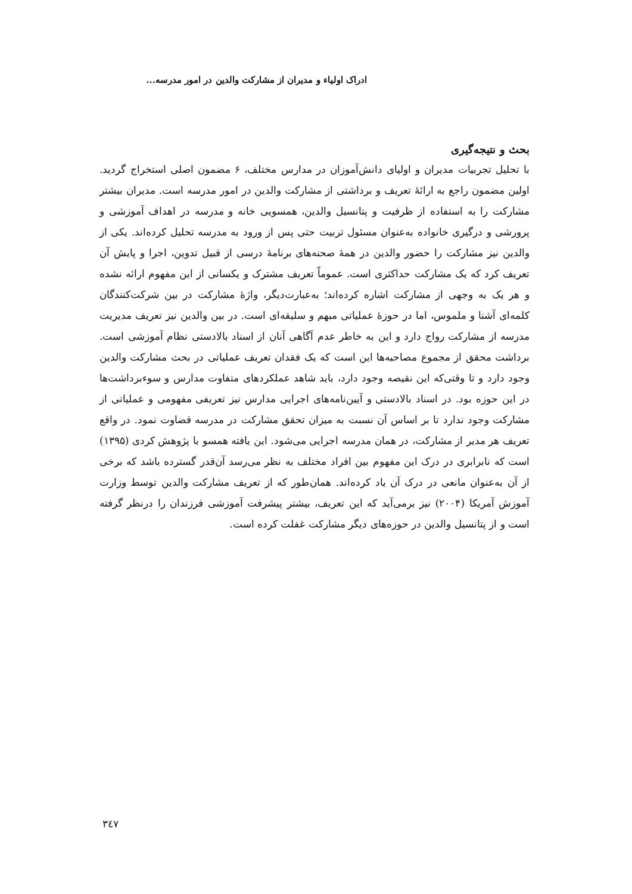ادراک اولیاء و مدیران از مشارکت والدین در امور مدرسه...
بحث و نتیجه‌گیری
با تحلیل تجربیات مدیران و اولیای دانش‌آموزان در مدارس مختلف، ۶ مضمون اصلی استخراج گردید. اولین مضمون راجع به ارائۀ تعریف و برداشتی از مشارکت والدین در امور مدرسه است. مدیران بیشتر مشارکت را به استفاده از ظرفیت و پتانسیل والدین، همسویی خانه و مدرسه در اهداف آموزشی و پرورشی و درگیری خانواده به‌عنوان مسئول تربیت حتی پس از ورود به مدرسه تحلیل کرده‌اند. یکی از والدین نیز مشارکت را حضور والدین در همۀ صحنه‌های برنامۀ درسی از قبیل تدوین، اجرا و پایش آن تعریف کرد که یک مشارکت حداکثری است. عموماً تعریف مشترک و یکسانی از این مفهوم ارائه نشده و هر یک به وجهی از مشارکت اشاره کرده‌اند؛ به‌عبارت‌دیگر، واژۀ مشارکت در بین شرکت‌کنندگان کلمه‌ای آشنا و ملموس، اما در حوزۀ عملیاتی مبهم و سلیقه‌ای است. در بین والدین نیز تعریف مدیریت مدرسه از مشارکت رواج دارد و این به خاطر عدم آگاهی آنان از اسناد بالادستی نظام آموزشی است. برداشت محقق از مجموع مصاحبه‌ها این است که یک فقدان تعریف عملیاتی در بحث مشارکت والدین وجود دارد و تا وقتی‌که این نقیصه وجود دارد، باید شاهد عملکردهای متفاوت مدارس و سوءبرداشت‌ها در این حوزه بود. در اسناد بالادستی و آیین‌نامه‌های اجرایی مدارس نیز تعریفی مفهومی و عملیاتی از مشارکت وجود ندارد تا بر اساس آن نسبت به میزان تحقق مشارکت در مدرسه قضاوت نمود. در واقع تعریف هر مدیر از مشارکت، در همان مدرسه اجرایی می‌شود. این یافته همسو با پژوهش کردی (۱۳۹۵) است که نابرابری در درک این مفهوم بین افراد مختلف به نظر می‌رسد آن‌قدر گسترده باشد که برخی از آن به‌عنوان مانعی در درک آن یاد کرده‌اند. همان‌طور که از تعریف مشارکت والدین توسط وزارت آموزش آمریکا (۲۰۰۴) نیز برمی‌آید که این تعریف، بیشتر پیشرفت آموزشی فرزندان را درنظر گرفته است و از پتانسیل والدین در حوزه‌های دیگر مشارکت غفلت کرده است.
۳٤۷